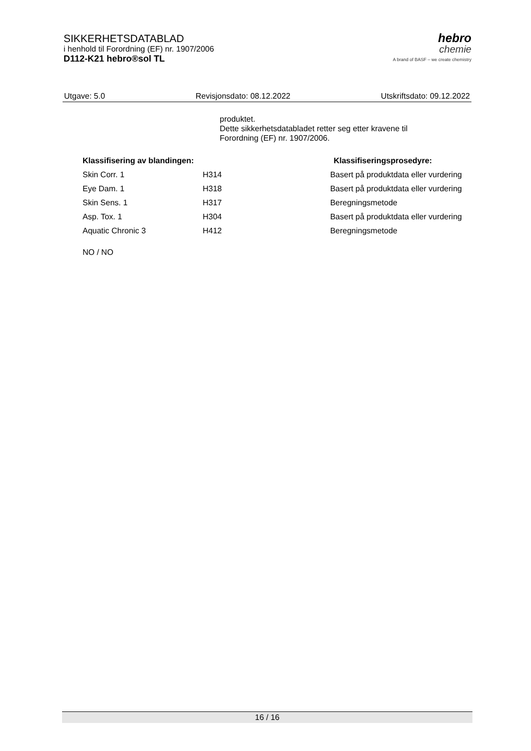SIKKERHETSDATABLAD
i henhold til Forordning (EF) nr. 1907/2006
D112-K21 hebro®sol TL
hebro
chemie
A brand of BASF – we create chemistry
Utgave: 5.0 Revisjonsdato: 08.12.2022 Utskriftsdato: 09.12.2022
produktet.
Dette sikkerhetsdatabladet retter seg etter kravene til
Forordning (EF) nr. 1907/2006.
| Klassifisering av blandingen: | | Klassifiseringsprosedyre: |
| --- | --- | --- |
| Skin Corr. 1 | H314 | Basert på produktdata eller vurdering |
| Eye Dam. 1 | H318 | Basert på produktdata eller vurdering |
| Skin Sens. 1 | H317 | Beregningsmetode |
| Asp. Tox. 1 | H304 | Basert på produktdata eller vurdering |
| Aquatic Chronic 3 | H412 | Beregningsmetode |
NO / NO
16 / 16